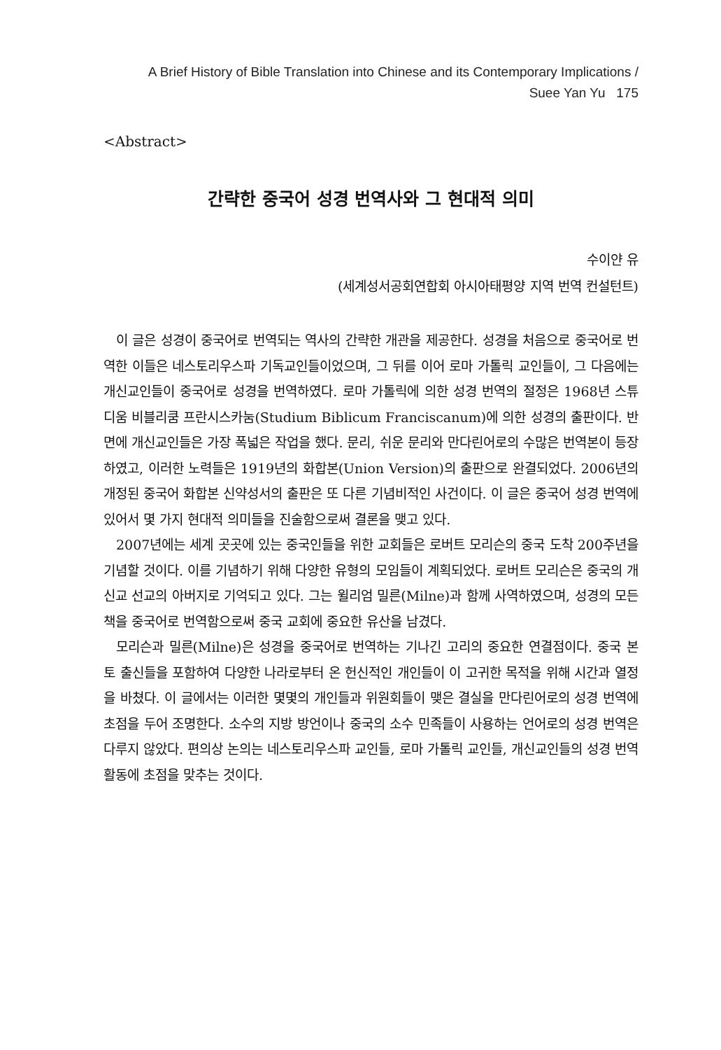A Brief History of Bible Translation into Chinese and its Contemporary Implications /
Suee Yan Yu 175
<Abstract>
간략한 중국어 성경 번역사와 그 현대적 의미
수이얀 유
(세계성서공회연합회 아시아태평양 지역 번역 컨설턴트)
이 글은 성경이 중국어로 번역되는 역사의 간략한 개관을 제공한다. 성경을 처음으로 중국어로 번역한 이들은 네스토리우스파 기독교인들이었으며, 그 뒤를 이어 로마 가톨릭 교인들이, 그 다음에는 개신교인들이 중국어로 성경을 번역하였다. 로마 가톨릭에 의한 성경 번역의 절정은 1968년 스튜디움 비블리쿰 프란시스카눔(Studium Biblicum Franciscanum)에 의한 성경의 출판이다. 반면에 개신교인들은 가장 폭넓은 작업을 했다. 문리, 쉬운 문리와 만다린어로의 수많은 번역본이 등장하였고, 이러한 노력들은 1919년의 화합본(Union Version)의 출판으로 완결되었다. 2006년의 개정된 중국어 화합본 신약성서의 출판은 또 다른 기념비적인 사건이다. 이 글은 중국어 성경 번역에 있어서 몇 가지 현대적 의미들을 진술함으로써 결론을 맺고 있다.
2007년에는 세계 곳곳에 있는 중국인들을 위한 교회들은 로버트 모리슨의 중국 도착 200주년을 기념할 것이다. 이를 기념하기 위해 다양한 유형의 모임들이 계획되었다. 로버트 모리슨은 중국의 개신교 선교의 아버지로 기억되고 있다. 그는 윌리엄 밀른(Milne)과 함께 사역하였으며, 성경의 모든 책을 중국어로 번역함으로써 중국 교회에 중요한 유산을 남겼다.
모리슨과 밀른(Milne)은 성경을 중국어로 번역하는 기나긴 고리의 중요한 연결점이다. 중국 본토 출신들을 포함하여 다양한 나라로부터 온 헌신적인 개인들이 이 고귀한 목적을 위해 시간과 열정을 바쳤다. 이 글에서는 이러한 몇몇의 개인들과 위원회들이 맺은 결실을 만다린어로의 성경 번역에 초점을 두어 조명한다. 소수의 지방 방언이나 중국의 소수 민족들이 사용하는 언어로의 성경 번역은 다루지 않았다. 편의상 논의는 네스토리우스파 교인들, 로마 가톨릭 교인들, 개신교인들의 성경 번역 활동에 초점을 맞추는 것이다.